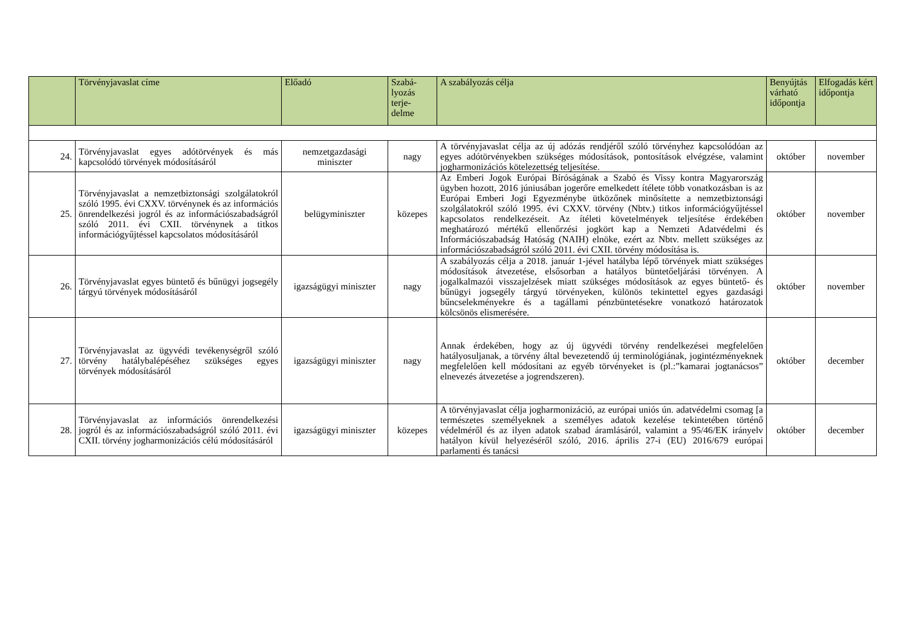| | Törvényjavaslat címe | Előadó | Szabá- lyozás terje- delme | A szabályozás célja | Benyújtás várható időpontja | Elfogadás kért időpontja |
| --- | --- | --- | --- | --- | --- | --- |
| 24. | Törvényjavaslat egyes adótörvények és más kapcsolódó törvények módosításáról | nemzetgazdasági miniszter | nagy | A törvényjavaslat célja az új adózás rendjéről szóló törvényhez kapcsolódóan az egyes adótörvényekben szükséges módosítások, pontosítások elvégzése, valamint jogharmonizációs kötelezettség teljesítése. | október | november |
| 25. | Törvényjavaslat a nemzetbiztonsági szolgálatokról szóló 1995. évi CXXV. törvénynek és az információs önrendelkezési jogról és az információszabadságról szóló 2011. évi CXII. törvénynek a titkos információgyűjtéssel kapcsolatos módosításáról | belügyminiszter | közepes | Az Emberi Jogok Európai Bíróságának a Szabó és Vissy kontra Magyarország ügyben hozott, 2016 júniusában jogerőre emelkedett ítélete több vonatkozásban is az Európai Emberi Jogi Egyezménybe ütközőnek minősítette a nemzetbiztonsági szolgálatokról szóló 1995. évi CXXV. törvény (Nbtv.) titkos információgyűjtéssel kapcsolatos rendelkezéseit. Az ítéleti követelmények teljesítése érdekében meghatározó mértékű ellenőrzési jogkört kap a Nemzeti Adatvédelmi és Információszabadság Hatóság (NAIH) elnöke, ezért az Nbtv. mellett szükséges az információszabadságról szóló 2011. évi CXII. törvény módosítása is. | október | november |
| 26. | Törvényjavaslat egyes büntető és bűnügyi jogsegély tárgyú törvények módosításáról | igazságügyi miniszter | nagy | A szabályozás célja a 2018. január 1-jével hatályba lépő törvények miatt szükséges módosítások átvezetése, elsősorban a hatályos büntetőeljárási törvényen. A jogalkalmazói visszajelzések miatt szükséges módosítások az egyes büntető- és bűnügyi jogsegély tárgyú törvényeken, különös tekintettel egyes gazdasági bűncselekményekre és a tagállami pénzbüntetésekre vonatkozó határozatok kölcsönös elismerésére. | október | november |
| 27. | Törvényjavaslat az ügyvédi tevékenységről szóló törvény hatálybalépéséhez szükséges egyes törvények módosításáról | igazságügyi miniszter | nagy | Annak érdekében, hogy az új ügyvédi törvény rendelkezései megfelelően hatályosuljanak, a törvény által bevezetendő új terminológiának, jogintézményeknek megfelelően kell módosítani az egyéb törvényeket is (pl.:”kamarai jogtanácsos” elnevezés átvezetése a jogrendszeren). | október | december |
| 28. | Törvényjavaslat az információs önrendelkezési jogról és az információszabadságról szóló 2011. évi CXII. törvény jogharmonizációs célú módosításáról | igazságügyi miniszter | közepes | A törvényjavaslat célja jogharmonizáció, az európai uniós ún. adatvédelmi csomag [a természetes személyeknek a személyes adatok kezelése tekintetében történő védelméről és az ilyen adatok szabad áramlásáról, valamint a 95/46/EK irányelv hatályon kívül helyezéséről szóló, 2016. április 27-i (EU) 2016/679 európai parlamenti és tanácsi | október | december |